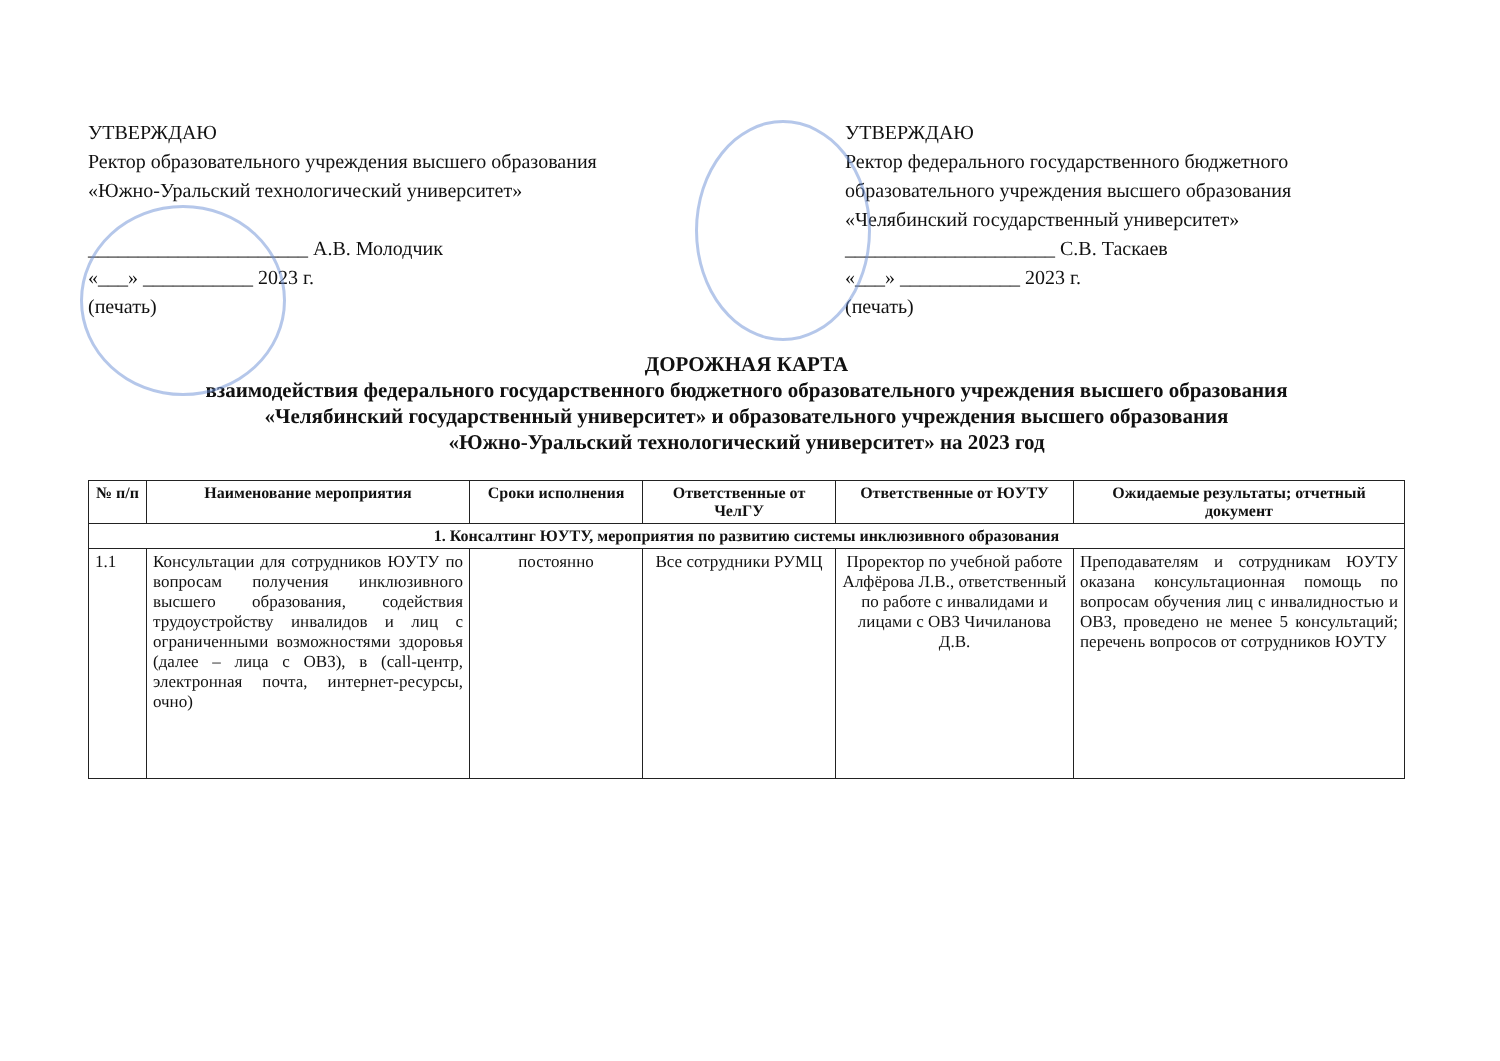УТВЕРЖДАЮ
Ректор образовательного учреждения высшего образования
«Южно-Уральский технологический университет»
______________________ А.В. Молодчик
«___» ___________ 2023 г.
(печать)
УТВЕРЖДАЮ
Ректор федерального государственного бюджетного
образовательного учреждения высшего образования
«Челябинский государственный университет»
_____________________ С.В. Таскаев
«___» ____________ 2023 г.
(печать)
ДОРОЖНАЯ КАРТА
взаимодействия федерального государственного бюджетного образовательного учреждения высшего образования
«Челябинский государственный университет» и образовательного учреждения высшего образования
«Южно-Уральский технологический университет» на 2023 год
| № п/п | Наименование мероприятия | Сроки исполнения | Ответственные от ЧелГУ | Ответственные от ЮУТУ | Ожидаемые результаты; отчетный документ |
| --- | --- | --- | --- | --- | --- |
| 1. Консалтинг ЮУТУ, мероприятия по развитию системы инклюзивного образования | | | | | |
| 1.1 | Консультации для сотрудников ЮУТУ по вопросам получения инклюзивного высшего образования, содействия трудоустройству инвалидов и лиц с ограниченными возможностями здоровья (далее – лица с ОВЗ), в (call-центр, электронная почта, интернет-ресурсы, очно) | постоянно | Все сотрудники РУМЦ | Проректор по учебной работе Алфёрова Л.В., ответственный по работе с инвалидами и лицами с ОВЗ Чичиланова Д.В. | Преподавателям и сотрудникам ЮУТУ оказана консультационная помощь по вопросам обучения лиц с инвалидностью и ОВЗ, проведено не менее 5 консультаций; перечень вопросов от сотрудников ЮУТУ |